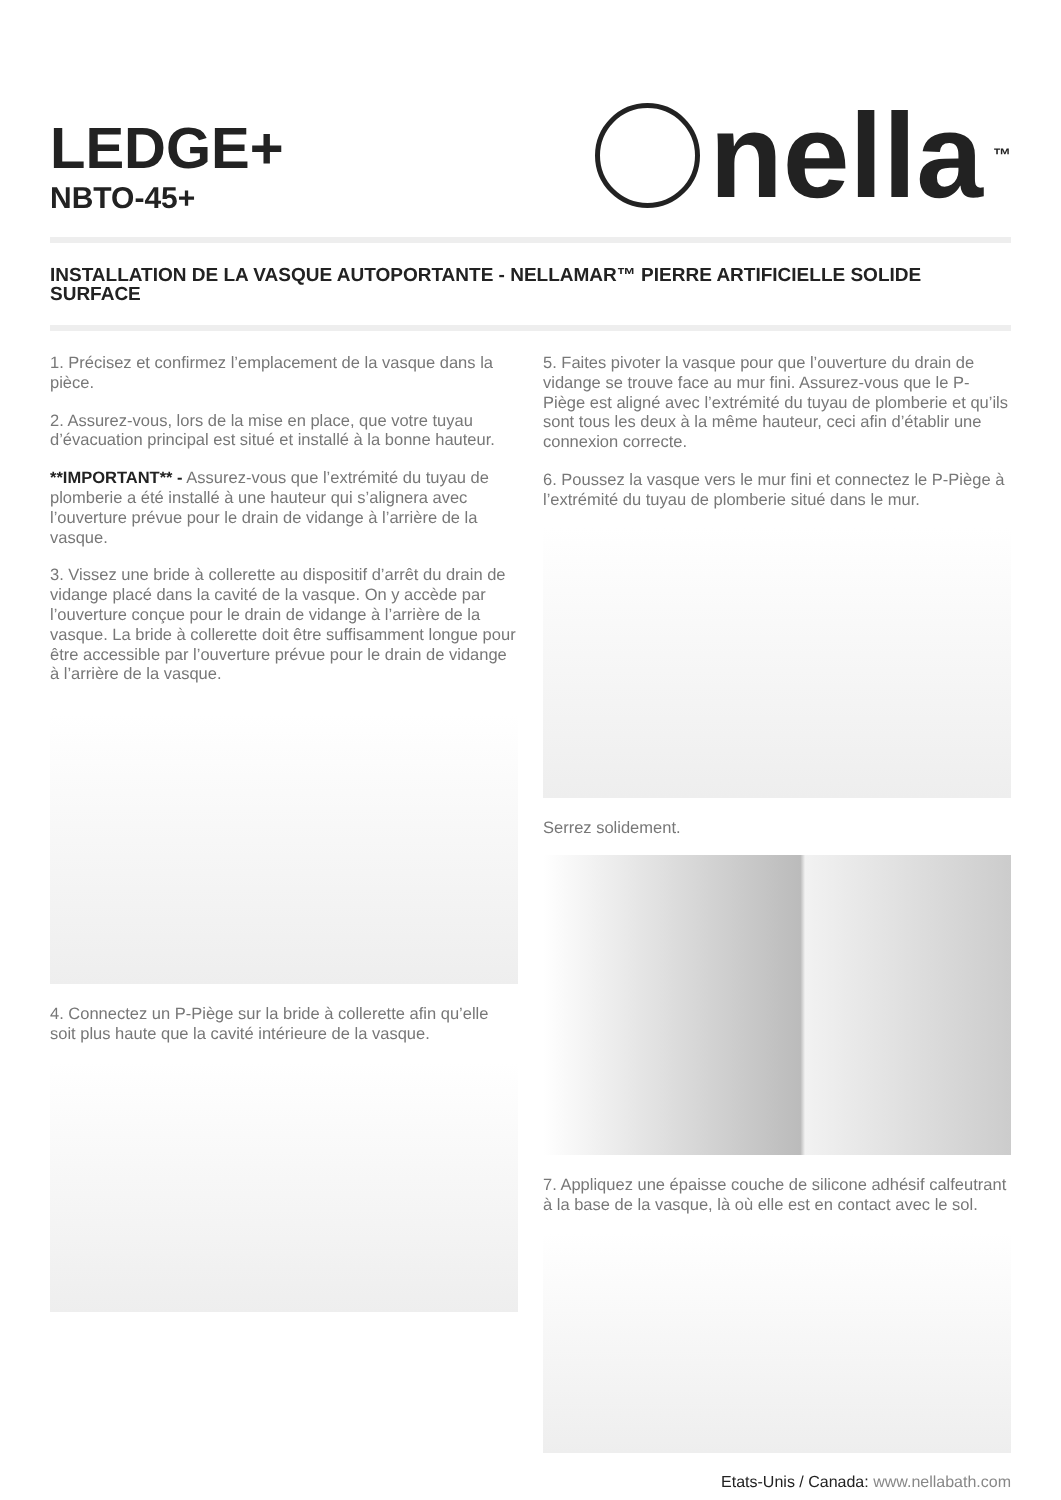LEDGE+
NBTO-45+
nella<sup>™</sup>
INSTALLATION DE LA VASQUE AUTOPORTANTE - NELLAMAR™ PIERRE ARTIFICIELLE SOLIDE SURFACE
1. Précisez et confirmez l’emplacement de la vasque dans la pièce.
2. Assurez-vous, lors de la mise en place, que votre tuyau d’évacuation principal est situé et installé à la bonne hauteur.
**IMPORTANT** - Assurez-vous que l’extrémité du tuyau de plomberie a été installé à une hauteur qui s’alignera avec l’ouverture prévue pour le drain de vidange à l’arrière de la vasque.
3. Vissez une bride à collerette au dispositif d’arrêt du drain de vidange placé dans la cavité de la vasque. On y accède par l’ouverture conçue pour le drain de vidange à l’arrière de la vasque. La bride à collerette doit être suffisamment longue pour être accessible par l’ouverture prévue pour le drain de vidange à l’arrière de la vasque.
4. Connectez un P-Piège sur la bride à collerette afin qu’elle soit plus haute que la cavité intérieure de la vasque.
5. Faites pivoter la vasque pour que l’ouverture du drain de vidange se trouve face au mur fini. Assurez-vous que le P-Piège est aligné avec l’extrémité du tuyau de plomberie et qu’ils sont tous les deux à la même hauteur, ceci afin d’établir une connexion correcte.
6. Poussez la vasque vers le mur fini et connectez le P-Piège à l’extrémité du tuyau de plomberie situé dans le mur.
Serrez solidement.
7. Appliquez une épaisse couche de silicone adhésif calfeutrant à la base de la vasque, là où elle est en contact avec le sol.
Etats-Unis / Canada: www.nellabath.com